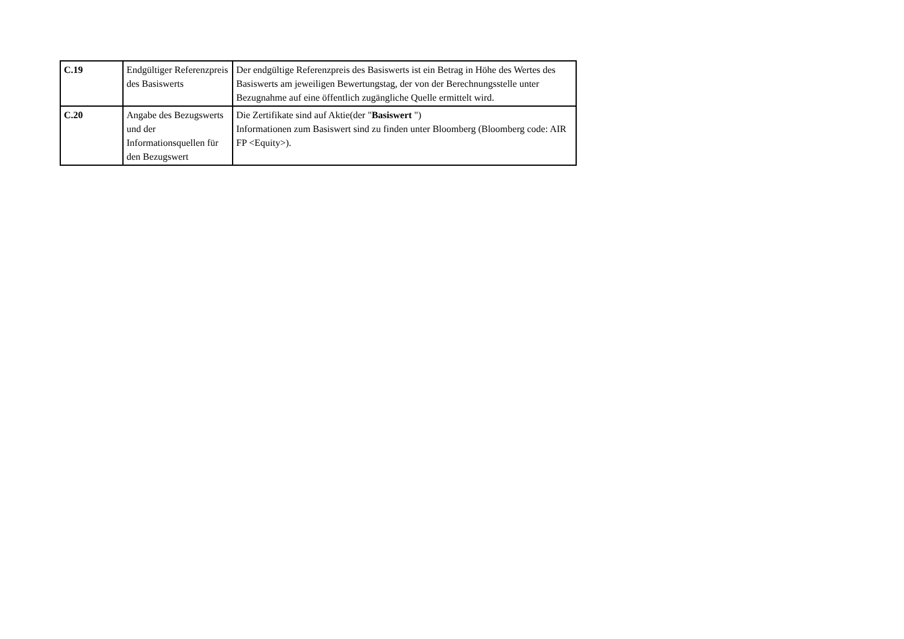| C.19 | Endgültiger Referenzpreis des Basiswerts | Der endgültige Referenzpreis des Basiswerts ist ein Betrag in Höhe des Wertes des Basiswerts am jeweiligen Bewertungstag, der von der Berechnungsstelle unter Bezugnahme auf eine öffentlich zugängliche Quelle ermittelt wird. |
| C.20 | Angabe des Bezugswerts und der Informationsquellen für den Bezugswert | Die Zertifikate sind auf Aktie(der " Basiswert ") Informationen zum Basiswert sind zu finden unter Bloomberg (Bloomberg code: AIR FP <Equity>). |